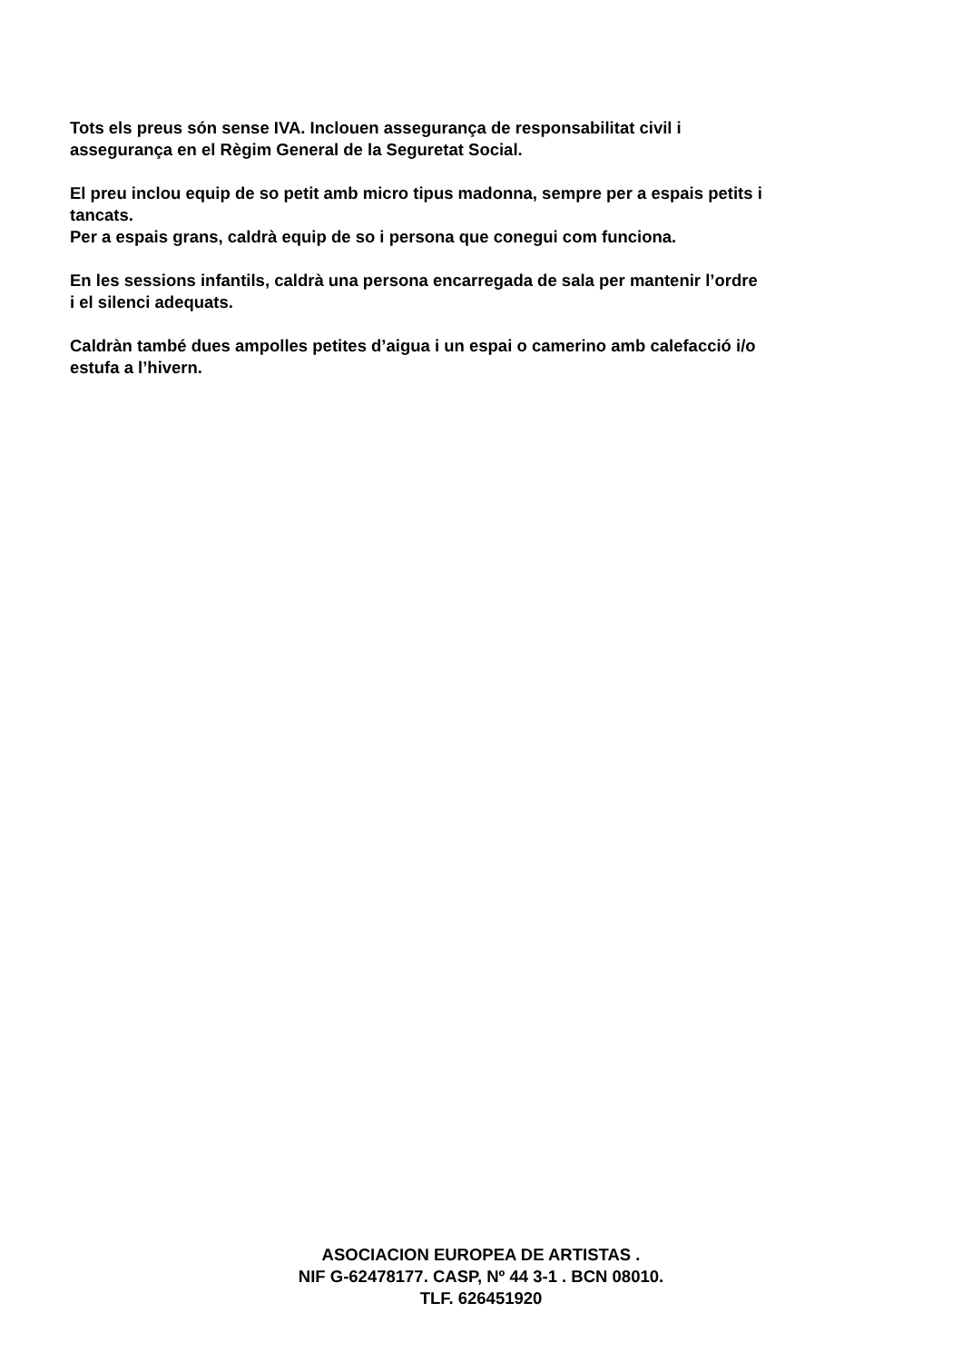Tots els preus són sense IVA. Inclouen assegurança de responsabilitat civil i
assegurança en el Règim General de la Seguretat Social.
El preu inclou equip de so petit amb micro tipus madonna, sempre per a espais petits i
tancats.
Per a espais grans, caldrà equip de so i persona que conegui com funciona.
En les sessions infantils, caldrà una persona encarregada de sala per mantenir l’ordre
i el silenci adequats.
Caldràn també dues ampolles petites d’aigua i un espai o camerino amb calefacció i/o
estufa a l’hivern.
ASOCIACION EUROPEA DE ARTISTAS .
NIF G-62478177. CASP, Nº 44 3-1 . BCN 08010.
TLF. 626451920